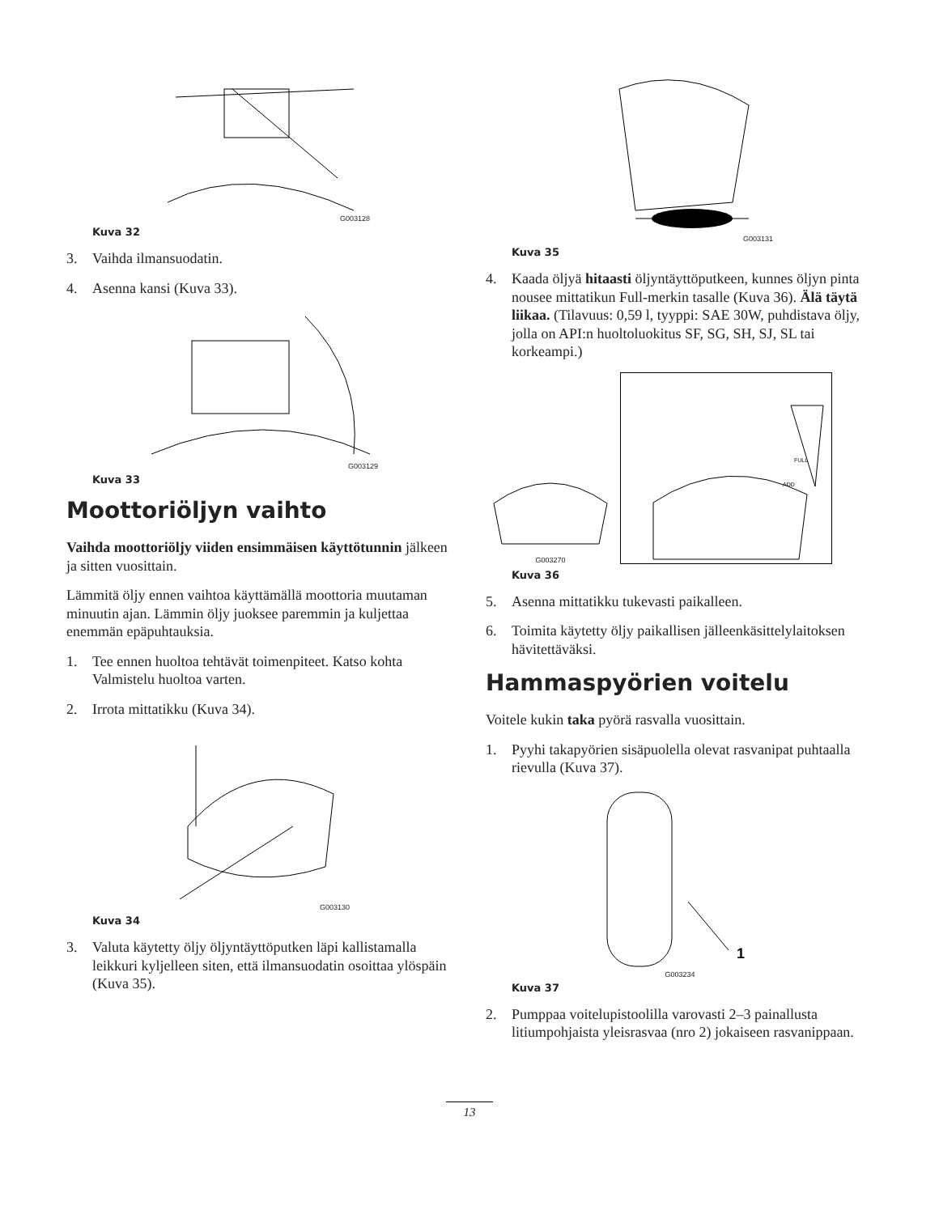G003128
Kuva 32
3. Vaihda ilmansuodatin.
4. Asenna kansi (Kuva 33).
G003129
Kuva 33
Moottoriöljyn vaihto
Vaihda moottoriöljy viiden ensimmäisen käyttötunnin jälkeen ja sitten vuosittain.
Lämmitä öljy ennen vaihtoa käyttämällä moottoria muutaman minuutin ajan. Lämmin öljy juoksee paremmin ja kuljettaa enemmän epäpuhtauksia.
1. Tee ennen huoltoa tehtävät toimenpiteet. Katso kohta Valmistelu huoltoa varten.
2. Irrota mittatikku (Kuva 34).
G003130
Kuva 34
3. Valuta käytetty öljy öljyntäyttöputken läpi kallistamalla leikkuri kyljelleen siten, että ilmansuodatin osoittaa ylöspäin (Kuva 35).
G003131
Kuva 35
4. Kaada öljyä hitaasti öljyntäyttöputkeen, kunnes öljyn pinta nousee mittatikun Full-merkin tasalle (Kuva 36). Älä täytä liikaa. (Tilavuus: 0,59 l, tyyppi: SAE 30W, puhdistava öljy, jolla on API:n huoltoluokitus SF, SG, SH, SJ, SL tai korkeampi.)
G003270
FULL
ADD
Kuva 36
5. Asenna mittatikku tukevasti paikalleen.
6. Toimita käytetty öljy paikallisen jälleenkäsittelylaitoksen hävitettäväksi.
Hammaspyörien voitelu
Voitele kukin taka pyörä rasvalla vuosittain.
1. Pyyhi takapyörien sisäpuolella olevat rasvanipat puhtaalla rievulla (Kuva 37).
1
G003234
Kuva 37
2. Pumppaa voitelupistoolilla varovasti 2–3 painallusta litiumpohjaista yleisrasvaa (nro 2) jokaiseen rasvanippaan.
13